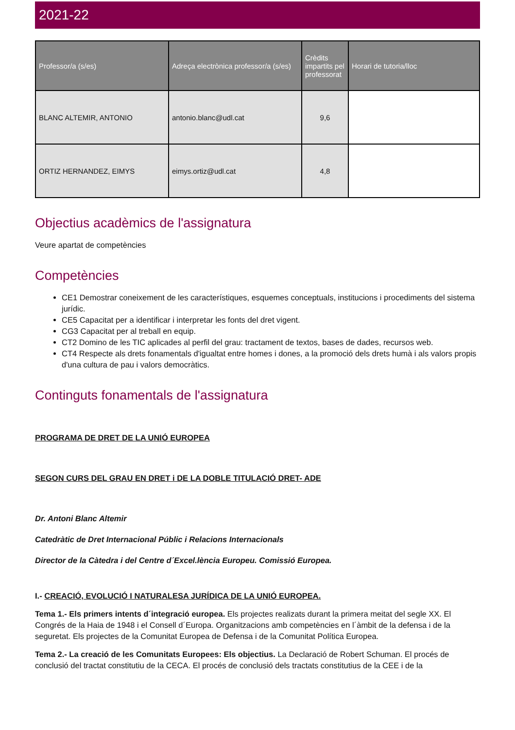2021-22
| Professor/a (s/es) | Adreça electrònica professor/a (s/es) | Crèdits impartits pel professorat | Horari de tutoria/lloc |
| --- | --- | --- | --- |
| BLANC ALTEMIR, ANTONIO | antonio.blanc@udl.cat | 9,6 | |
| ORTIZ HERNANDEZ, EIMYS | eimys.ortiz@udl.cat | 4,8 | |
Objectius acadèmics de l'assignatura
Veure apartat de competències
Competències
CE1 Demostrar coneixement de les característiques, esquemes conceptuals, institucions i procediments del sistema jurídic.
CE5 Capacitat per a identificar i interpretar les fonts del dret vigent.
CG3 Capacitat per al treball en equip.
CT2 Domino de les TIC aplicades al perfil del grau: tractament de textos, bases de dades, recursos web.
CT4 Respecte als drets fonamentals d'igualtat entre homes i dones, a la promoció dels drets humà i als valors propis d'una cultura de pau i valors democràtics.
Continguts fonamentals de l'assignatura
PROGRAMA DE DRET DE LA UNIÓ EUROPEA
SEGON CURS DEL GRAU EN DRET i DE LA DOBLE TITULACIÓ DRET- ADE
Dr. Antoni Blanc Altemir
Catedràtic de Dret Internacional Públic i Relacions Internacionals
Director de la Càtedra i del Centre d´Excel.lència Europeu. Comissió Europea.
I.- CREACIÓ, EVOLUCIÓ I NATURALESA JURÍDICA DE LA UNIÓ EUROPEA.
Tema 1.- Els primers intents d´integració europea. Els projectes realizats durant la primera meitat del segle XX. El Congrés de la Haia de 1948 i el Consell d´Europa. Organitzacions amb competències en l´àmbit de la defensa i de la seguretat. Els projectes de la Comunitat Europea de Defensa i de la Comunitat Política Europea.
Tema 2.- La creació de les Comunitats Europees: Els objectius. La Declaració de Robert Schuman. El procés de conclusió del tractat constitutiu de la CECA. El procés de conclusió dels tractats constitutius de la CEE i de la